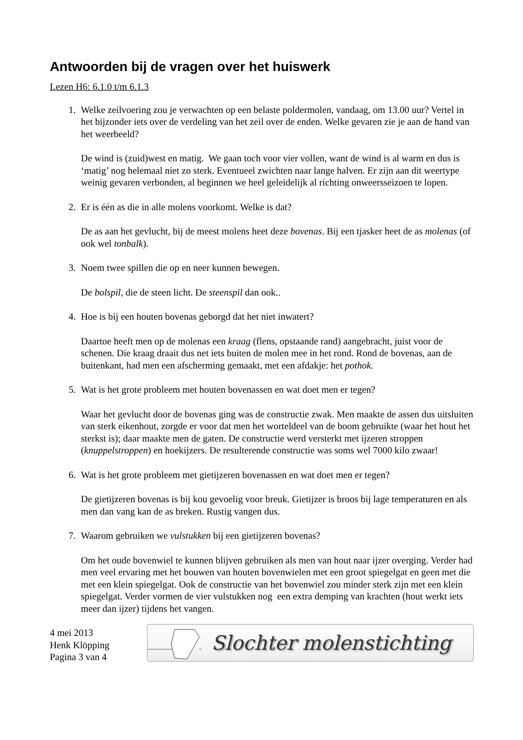Antwoorden bij de vragen over het huiswerk
Lezen H6: 6.1.0 t/m 6.1.3
1. Welke zeilvoering zou je verwachten op een belaste poldermolen, vandaag, om 13.00 uur? Vertel in het bijzonder iets over de verdeling van het zeil over de enden. Welke gevaren zie je aan de hand van het weerbeeld?
De wind is (zuid)west en matig. We gaan toch voor vier vollen, want de wind is al warm en dus is ‘matig’ nog helemaal niet zo sterk. Eventueel zwichten naar lange halven. Er zijn aan dit weertype weinig gevaren verbonden, al beginnen we heel geleidelijk al richting onweersseizoen te lopen.
2. Er is één as die in alle molens voorkomt. Welke is dat?
De as aan het gevlucht, bij de meest molens heet deze bovenas. Bij een tjasker heet de as molenas (of ook wel tonbalk).
3. Noem twee spillen die op en neer kunnen bewegen.
De bolspil, die de steen licht. De steenspil dan ook..
4. Hoe is bij een houten bovenas geborgd dat het niet inwatert?
Daartoe heeft men op de molenas een kraag (flens, opstaande rand) aangebracht, juist voor de schenen. Die kraag draait dus net iets buiten de molen mee in het rond. Rond de bovenas, aan de buitenkant, had men een afscherming gemaakt, met een afdakje: het pothok.
5. Wat is het grote probleem met houten bovenassen en wat doet men er tegen?
Waar het gevlucht door de bovenas ging was de constructie zwak. Men maakte de assen dus uitsluiten van sterk eikenhout, zorgde er voor dat men het worteldeel van de boom gebruikte (waar het hout het sterkst is); daar maakte men de gaten. De constructie werd versterkt met ijzeren stroppen (knuppelstroppen) en hoekijzers. De resulterende constructie was soms wel 7000 kilo zwaar!
6. Wat is het grote probleem met gietijzeren bovenassen en wat doet men er tegen?
De gietijzeren bovenas is bij kou gevoelig voor breuk. Gietijzer is broos bij lage temperaturen en als men dan vang kan de as breken. Rustig vangen dus.
7. Waarom gebruiken we vulstukken bij een gietijzeren bovenas?
Om het oude bovenwiel te kunnen blijven gebruiken als men van hout naar ijzer overging. Verder had men veel ervaring met het bouwen van houten bovenwielen met een groot spiegelgat en geen met die met een klein spiegelgat. Ook de constructie van het bovenwiel zou minder sterk zijn met een klein spiegelgat. Verder vormen de vier vulstukken nog een extra demping van krachten (hout werkt iets meer dan ijzer) tijdens het vangen.
4 mei 2013
Henk Klöpping
Pagina 3 van 4
Slochter molenstichting